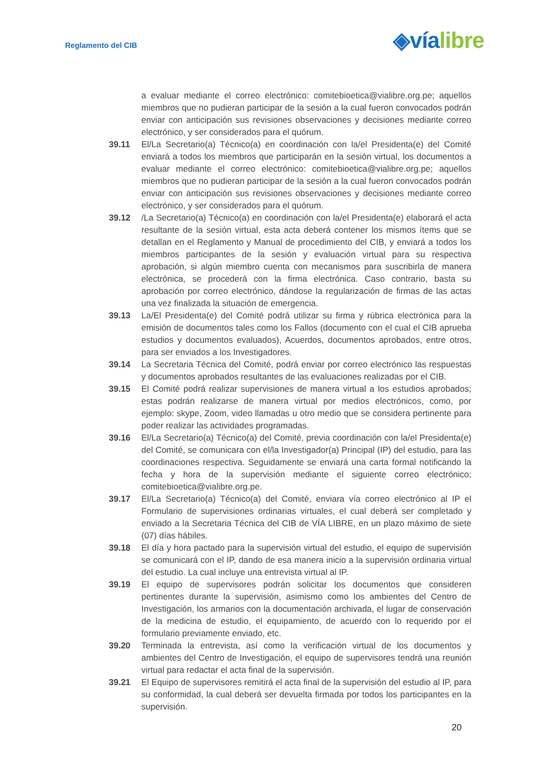Reglamento del CIB
◈víalibre
a evaluar mediante el correo electrónico: comitebioetica@vialibre.org.pe; aquellos miembros que no pudieran participar de la sesión a la cual fueron convocados podrán enviar con anticipación sus revisiones observaciones y decisiones mediante correo electrónico, y ser considerados para el quórum.
39.11 El/La Secretario(a) Técnico(a) en coordinación con la/el Presidenta(e) del Comité enviará a todos los miembros que participarán en la sesión virtual, los documentos a evaluar mediante el correo electrónico: comitebioetica@vialibre.org.pe; aquellos miembros que no pudieran participar de la sesión a la cual fueron convocados podrán enviar con anticipación sus revisiones observaciones y decisiones mediante correo electrónico, y ser considerados para el quórum.
39.12 /La Secretario(a) Técnico(a) en coordinación con la/el Presidenta(e) elaborará el acta resultante de la sesión virtual, esta acta deberá contener los mismos ítems que se detallan en el Reglamento y Manual de procedimiento del CIB, y enviará a todos los miembros participantes de la sesión y evaluación virtual para su respectiva aprobación, si algún miembro cuenta con mecanismos para suscribirla de manera electrónica, se procederá con la firma electrónica. Caso contrario, basta su aprobación por correo electrónico, dándose la regularización de firmas de las actas una vez finalizada la situación de emergencia.
39.13 La/El Presidenta(e) del Comité podrá utilizar su firma y rúbrica electrónica para la emisión de documentos tales como los Fallos (documento con el cual el CIB aprueba estudios y documentos evaluados), Acuerdos, documentos aprobados, entre otros, para ser enviados a los Investigadores.
39.14 La Secretaria Técnica del Comité, podrá enviar por correo electrónico las respuestas y documentos aprobados resultantes de las evaluaciones realizadas por el CIB.
39.15 El Comité podrá realizar supervisiones de manera virtual a los estudios aprobados; estas podrán realizarse de manera virtual por medios electrónicos, como, por ejemplo: skype, Zoom, video llamadas u otro medio que se considera pertinente para poder realizar las actividades programadas.
39.16 El/La Secretario(a) Técnico(a) del Comité, previa coordinación con la/el Presidenta(e) del Comité, se comunicara con el/la Investigador(a) Principal (IP) del estudio, para las coordinaciones respectiva. Seguidamente se enviará una carta formal notificando la fecha y hora de la supervisión mediante el siguiente correo electrónico; comitebioetica@vialibre.org.pe.
39.17 El/La Secretario(a) Técnico(a) del Comité, enviara vía correo electrónico al IP el Formulario de supervisiones ordinarias virtuales, el cual deberá ser completado y enviado a la Secretaria Técnica del CIB de VÍA LIBRE, en un plazo máximo de siete (07) días hábiles.
39.18 El día y hora pactado para la supervisión virtual del estudio, el equipo de supervisión se comunicará con el IP, dando de esa manera inicio a la supervisión ordinaria virtual del estudio. La cual incluye una entrevista virtual al IP.
39.19 El equipo de supervisores podrán solicitar los documentos que consideren pertinentes durante la supervisión, asimismo como los ambientes del Centro de Investigación, los armarios con la documentación archivada, el lugar de conservación de la medicina de estudio, el equipamiento, de acuerdo con lo requerido por el formulario previamente enviado, etc.
39.20 Terminada la entrevista, así como la verificación virtual de los documentos y ambientes del Centro de Investigación, el equipo de supervisores tendrá una reunión virtual para redactar el acta final de la supervisión.
39.21 El Equipo de supervisores remitirá el acta final de la supervisión del estudio al IP, para su conformidad, la cual deberá ser devuelta firmada por todos los participantes en la supervisión.
20